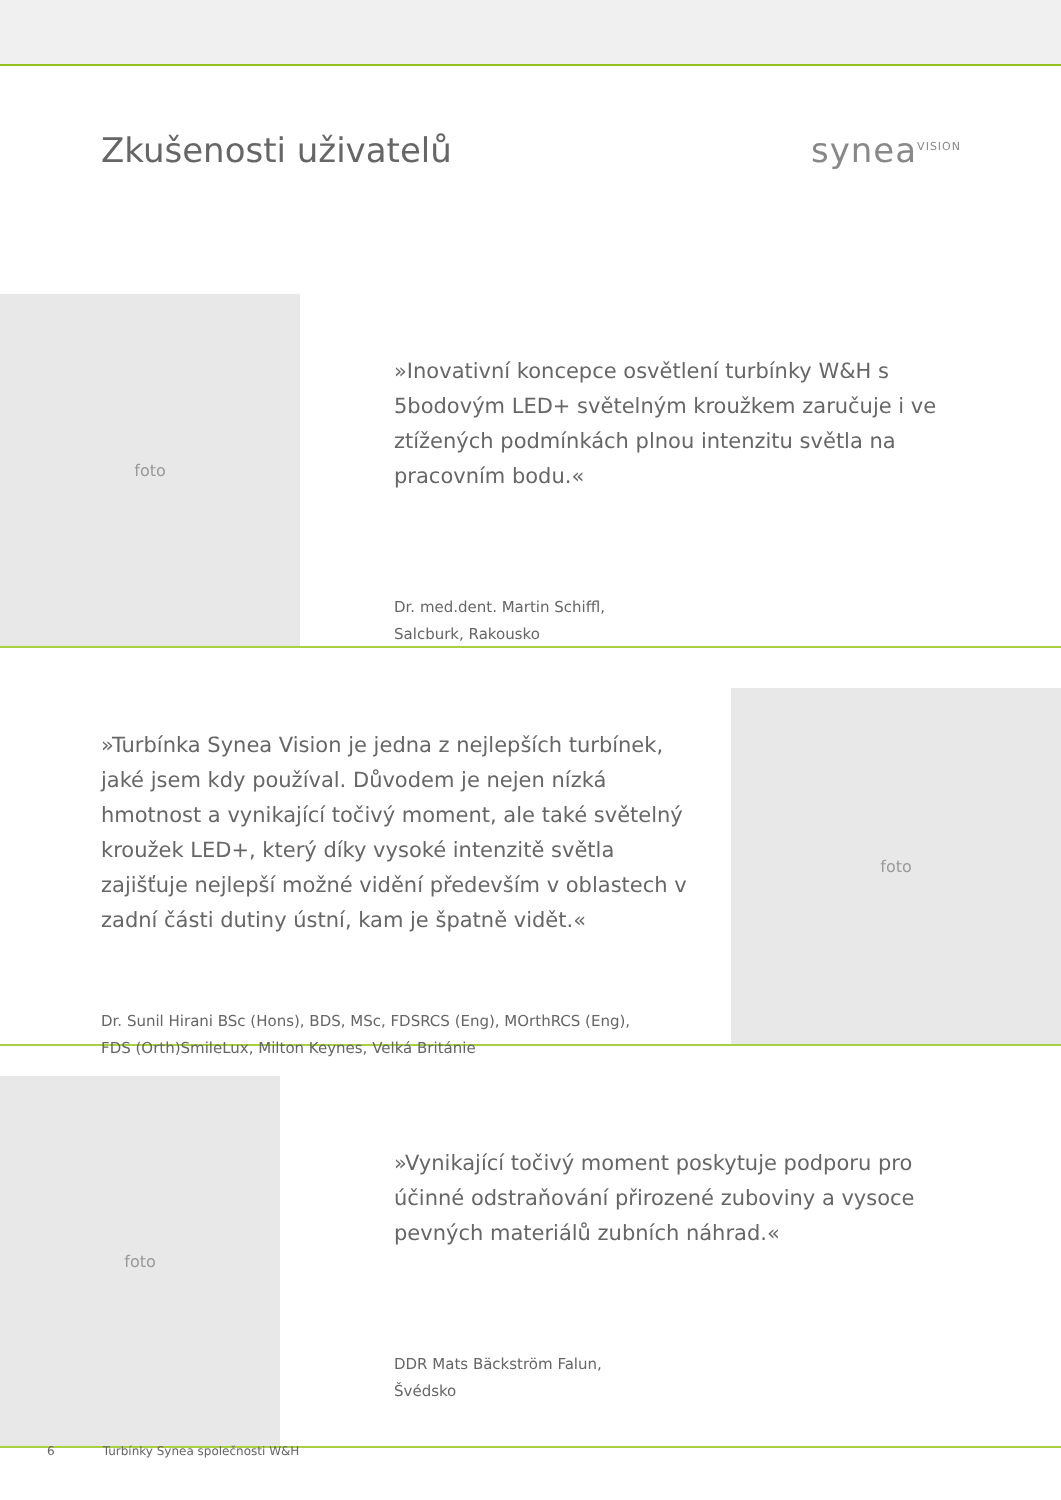Zkušenosti uživatelů synea<sup>VISION</sup>
foto
»Inovativní koncepce osvětlení turbínky W&H s 5bodovým LED+ světelným kroužkem zaručuje i ve ztížených podmínkách plnou intenzitu světla na pracovním bodu.«
Dr. med.dent. Martin Schiffl,
Salcburk, Rakousko
»Turbínka Synea Vision je jedna z nejlepších turbínek, jaké jsem kdy používal. Důvodem je nejen nízká hmotnost a vynikající točivý moment, ale také světelný kroužek LED+, který díky vysoké intenzitě světla zajišťuje nejlepší možné vidění především v oblastech v zadní části dutiny ústní, kam je špatně vidět.«
Dr. Sunil Hirani BSc (Hons), BDS, MSc, FDSRCS (Eng), MOrthRCS (Eng),
FDS (Orth)SmileLux, Milton Keynes, Velká Británie
foto
foto
»Vynikající točivý moment poskytuje podporu pro účinné odstraňování přirozené zuboviny a vysoce pevných materiálů zubních náhrad.«
DDR Mats Bäckström Falun,
Švédsko
6 Turbínky Synea společnosti W&H